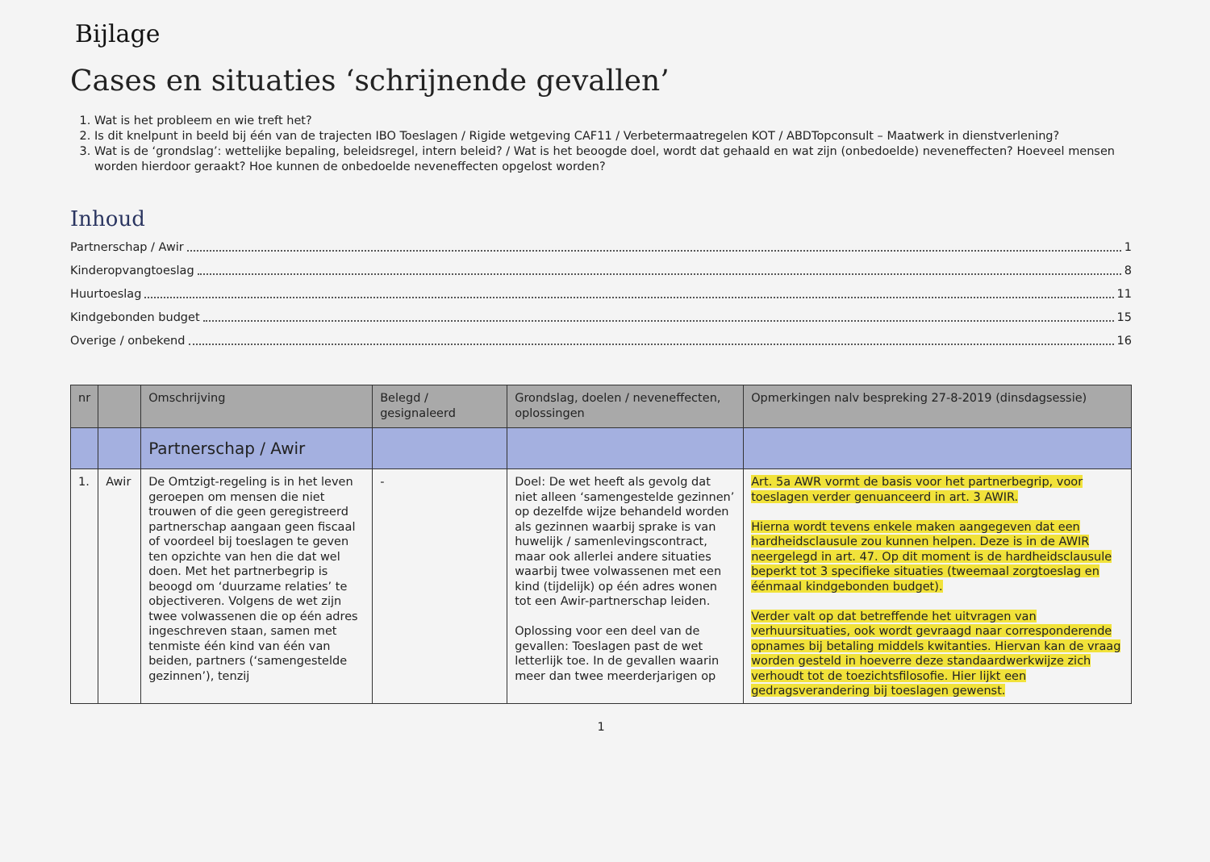Bijlage
Cases en situaties ‘schrijnende gevallen’
1. Wat is het probleem en wie treft het?
2. Is dit knelpunt in beeld bij één van de trajecten IBO Toeslagen / Rigide wetgeving CAF11 / Verbetermaatregelen KOT / ABDTopconsult – Maatwerk in dienstverlening?
3. Wat is de ‘grondslag’: wettelijke bepaling, beleidsregel, intern beleid? / Wat is het beoogde doel, wordt dat gehaald en wat zijn (onbedoelde) neveneffecten? Hoeveel mensen worden hierdoor geraakt? Hoe kunnen de onbedoelde neveneffecten opgelost worden?
Inhoud
Partnerschap / Awir 1
Kinderopvangtoeslag 8
Huurtoeslag 11
Kindgebonden budget 15
Overige / onbekend 16
| nr | | Omschrijving | Belegd / gesignaleerd | Grondslag, doelen / neveneffecten, oplossingen | Opmerkingen nalv bespreking 27-8-2019 (dinsdagsessie) |
| --- | --- | --- | --- | --- | --- |
| | | Partnerschap / Awir | | | |
| 1. | Awir | De Omtzigt-regeling is in het leven geroepen om mensen die niet trouwen of die geen geregistreerd partnerschap aangaan geen fiscaal of voordeel bij toeslagen te geven ten opzichte van hen die dat wel doen. Met het partnerbegrip is beoogd om ‘duurzame relaties’ te objectiveren. Volgens de wet zijn twee volwassenen die op één adres ingeschreven staan, samen met tenmiste één kind van één van beiden, partners (‘samengestelde gezinnen’), tenzij | - | Doel: De wet heeft als gevolg dat niet alleen ‘samengestelde gezinnen’ op dezelfde wijze behandeld worden als gezinnen waarbij sprake is van huwelijk / samenlevingscontract, maar ook allerlei andere situaties waarbij twee volwassenen met een kind (tijdelijk) op één adres wonen tot een Awir-partnerschap leiden. Oplossing voor een deel van de gevallen: Toeslagen past de wet letterlijk toe. In de gevallen waarin meer dan twee meerderjarigen op | Art. 5a AWR vormt de basis voor het partnerbegrip, voor toeslagen verder genuanceerd in art. 3 AWIR. Hierna wordt tevens enkele maken aangegeven dat een hardheidsclausule zou kunnen helpen. Deze is in de AWIR neergelegd in art. 47. Op dit moment is de hardheidsclausule beperkt tot 3 specifieke situaties (tweemaal zorgtoeslag en éénmaal kindgebonden budget). Verder valt op dat betreffende het uitvragen van verhuursituaties, ook wordt gevraagd naar corresponderende opnames bij betaling middels kwitanties. Hiervan kan de vraag worden gesteld in hoeverre deze standaardwerkwijze zich verhoudt tot de toezichtsfilosofie. Hier lijkt een gedragsverandering bij toeslagen gewenst. |
1